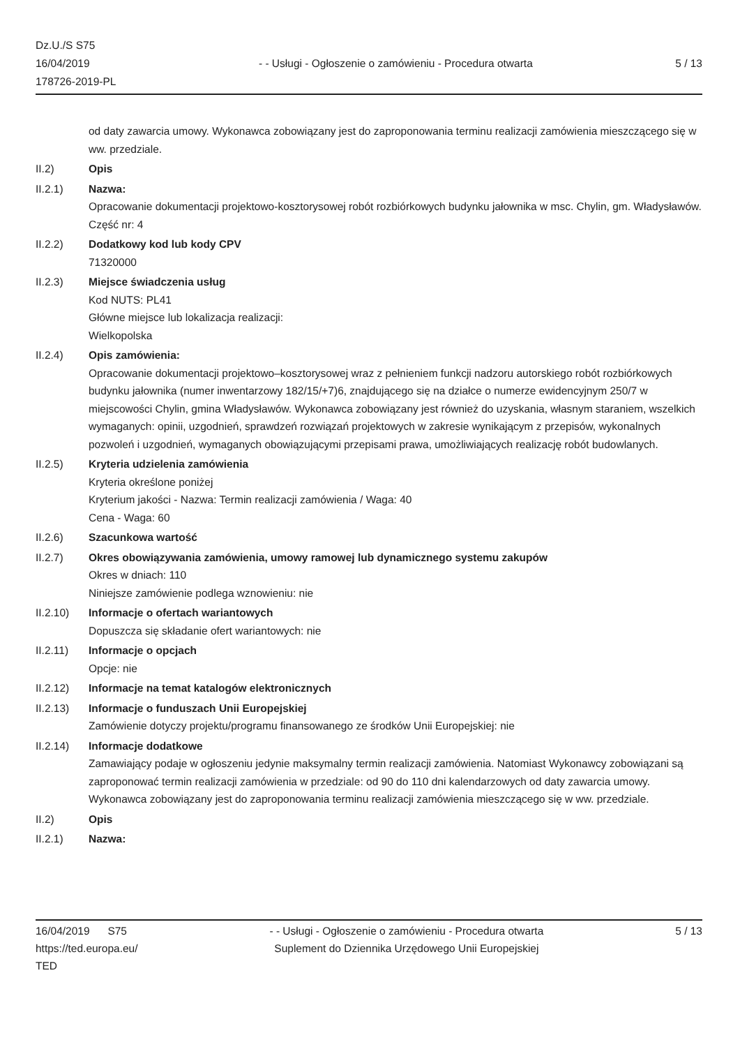Dz.U./S S75
16/04/2019
178726-2019-PL
- - Usługi - Ogłoszenie o zamówieniu - Procedura otwarta
5 / 13
od daty zawarcia umowy. Wykonawca zobowiązany jest do zaproponowania terminu realizacji zamówienia mieszczącego się w ww. przedziale.
II.2) Opis
II.2.1) Nazwa:
Opracowanie dokumentacji projektowo-kosztorysowej robót rozbiórkowych budynku jałownika w msc. Chylin, gm. Władysławów.
Część nr: 4
II.2.2) Dodatkowy kod lub kody CPV
71320000
II.2.3) Miejsce świadczenia usług
Kod NUTS: PL41
Główne miejsce lub lokalizacja realizacji:
Wielkopolska
II.2.4) Opis zamówienia:
Opracowanie dokumentacji projektowo–kosztorysowej wraz z pełnieniem funkcji nadzoru autorskiego robót rozbiórkowych budynku jałownika (numer inwentarzowy 182/15/+7)6, znajdującego się na działce o numerze ewidencyjnym 250/7 w miejscowości Chylin, gmina Władysławów. Wykonawca zobowiązany jest również do uzyskania, własnym staraniem, wszelkich wymaganych: opinii, uzgodnień, sprawdzeń rozwiązań projektowych w zakresie wynikającym z przepisów, wykonalnych pozwoleń i uzgodnień, wymaganych obowiązującymi przepisami prawa, umożliwiających realizację robót budowlanych.
II.2.5) Kryteria udzielenia zamówienia
Kryteria określone poniżej
Kryterium jakości - Nazwa: Termin realizacji zamówienia / Waga: 40
Cena - Waga: 60
II.2.6) Szacunkowa wartość
II.2.7) Okres obowiązywania zamówienia, umowy ramowej lub dynamicznego systemu zakupów
Okres w dniach: 110
Niniejsze zamówienie podlega wznowieniu: nie
II.2.10) Informacje o ofertach wariantowych
Dopuszcza się składanie ofert wariantowych: nie
II.2.11) Informacje o opcjach
Opcje: nie
II.2.12) Informacje na temat katalogów elektronicznych
II.2.13) Informacje o funduszach Unii Europejskiej
Zamówienie dotyczy projektu/programu finansowanego ze środków Unii Europejskiej: nie
II.2.14) Informacje dodatkowe
Zamawiający podaje w ogłoszeniu jedynie maksymalny termin realizacji zamówienia. Natomiast Wykonawcy zobowiązani są zaproponować termin realizacji zamówienia w przedziale: od 90 do 110 dni kalendarzowych od daty zawarcia umowy. Wykonawca zobowiązany jest do zaproponowania terminu realizacji zamówienia mieszczącego się w ww. przedziale.
II.2) Opis
II.2.1) Nazwa:
16/04/2019 S75
https://ted.europa.eu/
TED
- - Usługi - Ogłoszenie o zamówieniu - Procedura otwarta
Suplement do Dziennika Urzędowego Unii Europejskiej
5 / 13